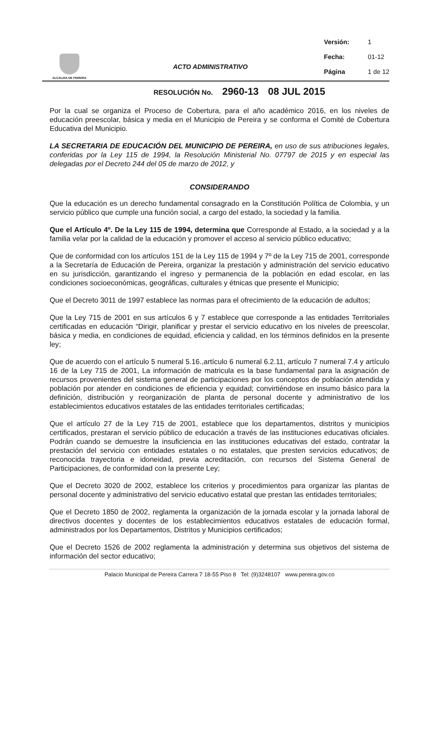ALCALDIA DE PEREIRA
ACTO ADMINISTRATIVO
Versión: 1
Fecha: 01-12
Página 1 de 12
RESOLUCIÓN No. 2960-13 08 JUL 2015
Por la cual se organiza el Proceso de Cobertura, para el año académico 2016, en los niveles de educación preescolar, básica y media en el Municipio de Pereira y se conforma el Comité de Cobertura Educativa del Municipio.
LA SECRETARIA DE EDUCACIÓN DEL MUNICIPIO DE PEREIRA, en uso de sus atribuciones legales, conferidas por la Ley 115 de 1994, la Resolución Ministerial No. 07797 de 2015 y en especial las delegadas por el Decreto 244 del 05 de marzo de 2012, y
CONSIDERANDO
Que la educación es un derecho fundamental consagrado en la Constitución Política de Colombia, y un servicio público que cumple una función social, a cargo del estado, la sociedad y la familia.
Que el Artículo 4º. De la Ley 115 de 1994, determina que Corresponde al Estado, a la sociedad y a la familia velar por la calidad de la educación y promover el acceso al servicio público educativo;
Que de conformidad con los artículos 151 de la Ley 115 de 1994 y 7º de la Ley 715 de 2001, corresponde a la Secretaría de Educación de Pereira, organizar la prestación y administración del servicio educativo en su jurisdicción, garantizando el ingreso y permanencia de la población en edad escolar, en las condiciones socioeconómicas, geográficas, culturales y étnicas que presente el Municipio;
Que el Decreto 3011 de 1997 establece las normas para el ofrecimiento de la educación de adultos;
Que la Ley 715 de 2001 en sus artículos 6 y 7 establece que corresponde a las entidades Territoriales certificadas en educación “Dirigir, planificar y prestar el servicio educativo en los niveles de preescolar, básica y media, en condiciones de equidad, eficiencia y calidad, en los términos definidos en la presente ley;
Que de acuerdo con el artículo 5 numeral 5.16.,artículo 6 numeral 6.2.11, artículo 7 numeral 7.4 y artículo 16 de la Ley 715 de 2001, La información de matricula es la base fundamental para la asignación de recursos provenientes del sistema general de participaciones por los conceptos de población atendida y población por atender en condiciones de eficiencia y equidad; convirtiéndose en insumo básico para la definición, distribución y reorganización de planta de personal docente y administrativo de los establecimientos educativos estatales de las entidades territoriales certificadas;
Que el artículo 27 de la Ley 715 de 2001, establece que los departamentos, distritos y municipios certificados, prestaran el servicio público de educación a través de las instituciones educativas oficiales. Podrán cuando se demuestre la insuficiencia en las instituciones educativas del estado, contratar la prestación del servicio con entidades estatales o no estatales, que presten servicios educativos; de reconocida trayectoria e idoneidad, previa acreditación, con recursos del Sistema General de Participaciones, de conformidad con la presente Ley;
Que el Decreto 3020 de 2002, establece los criterios y procedimientos para organizar las plantas de personal docente y administrativo del servicio educativo estatal que prestan las entidades territoriales;
Que el Decreto 1850 de 2002, reglamenta la organización de la jornada escolar y la jornada laboral de directivos docentes y docentes de los establecimientos educativos estatales de educación formal, administrados por los Departamentos, Distritos y Municipios certificados;
Que el Decreto 1526 de 2002 reglamenta la administración y determina sus objetivos del sistema de información del sector educativo;
Palacio Municipal de Pereira Carrera 7 18-55 Piso 8 Tel: (9)3248107 www.pereira.gov.co